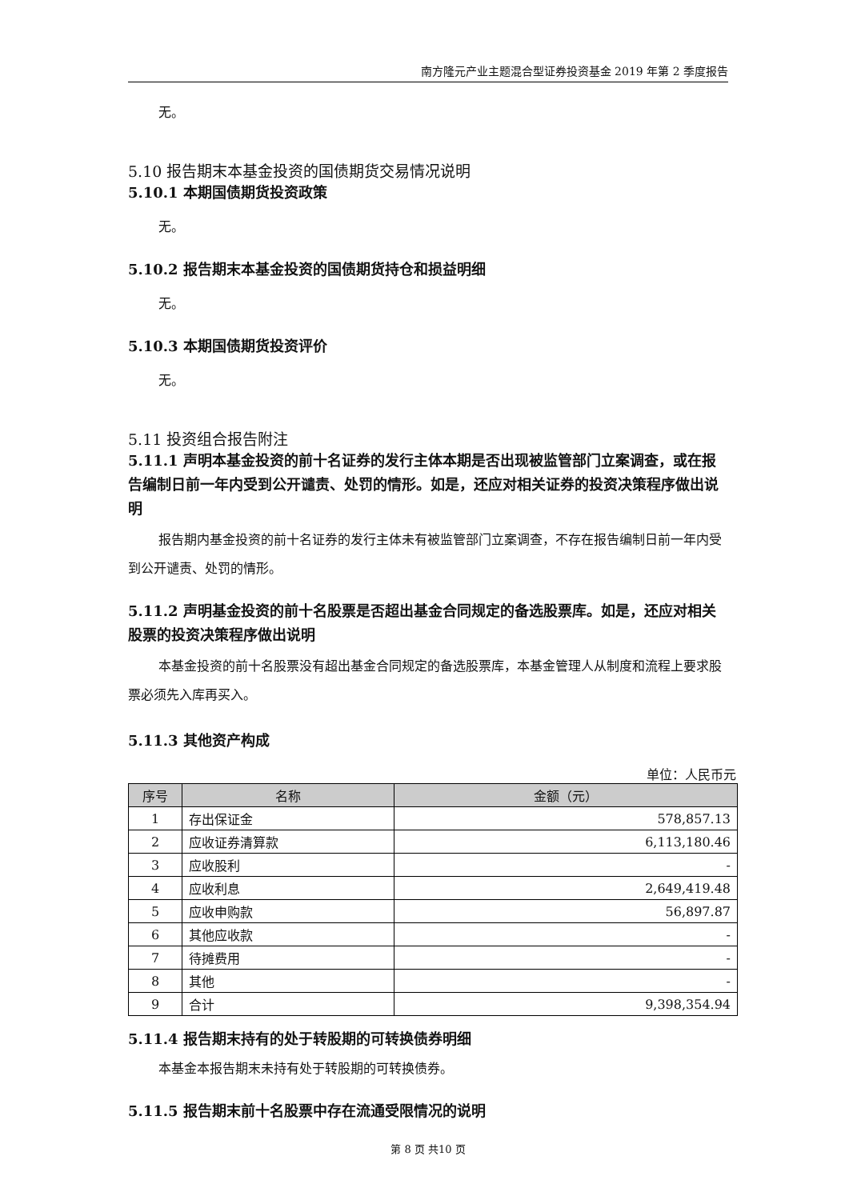南方隆元产业主题混合型证券投资基金 2019 年第 2 季度报告
无。
5.10 报告期末本基金投资的国债期货交易情况说明
5.10.1 本期国债期货投资政策
无。
5.10.2 报告期末本基金投资的国债期货持仓和损益明细
无。
5.10.3 本期国债期货投资评价
无。
5.11 投资组合报告附注
5.11.1 声明本基金投资的前十名证券的发行主体本期是否出现被监管部门立案调查，或在报告编制日前一年内受到公开谴责、处罚的情形。如是，还应对相关证券的投资决策程序做出说明
报告期内基金投资的前十名证券的发行主体未有被监管部门立案调查，不存在报告编制日前一年内受到公开谴责、处罚的情形。
5.11.2 声明基金投资的前十名股票是否超出基金合同规定的备选股票库。如是，还应对相关股票的投资决策程序做出说明
本基金投资的前十名股票没有超出基金合同规定的备选股票库，本基金管理人从制度和流程上要求股票必须先入库再买入。
5.11.3 其他资产构成
单位：人民币元
| 序号 | 名称 | 金额（元） |
| --- | --- | --- |
| 1 | 存出保证金 | 578,857.13 |
| 2 | 应收证券清算款 | 6,113,180.46 |
| 3 | 应收股利 | - |
| 4 | 应收利息 | 2,649,419.48 |
| 5 | 应收申购款 | 56,897.87 |
| 6 | 其他应收款 | - |
| 7 | 待摊费用 | - |
| 8 | 其他 | - |
| 9 | 合计 | 9,398,354.94 |
5.11.4 报告期末持有的处于转股期的可转换债券明细
本基金本报告期末未持有处于转股期的可转换债券。
5.11.5 报告期末前十名股票中存在流通受限情况的说明
第 8 页 共10 页